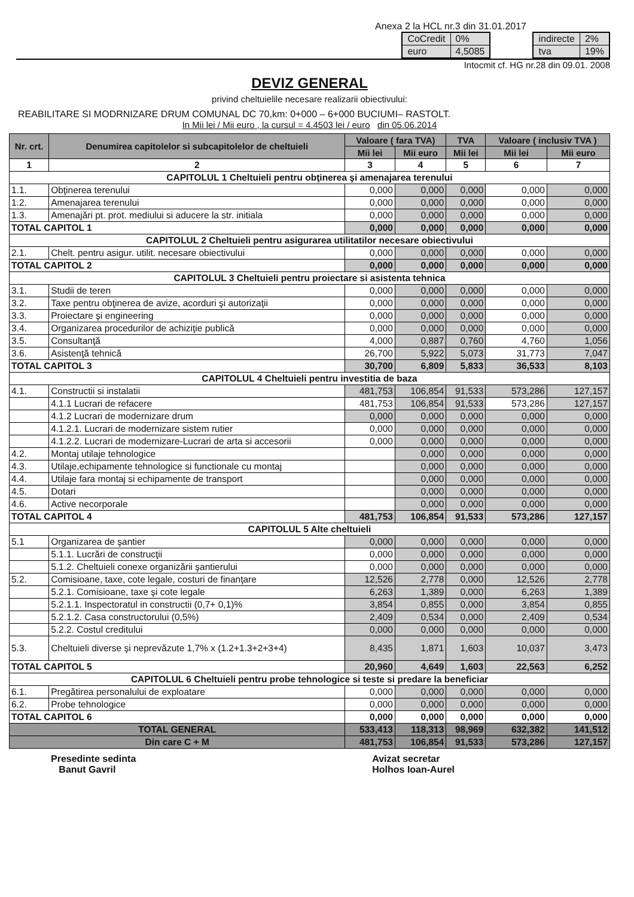Anexa 2 la HCL nr.3 din 31.01.2017
| CoCredit | 0% |
| euro | 4,5085 |
| indirecte | 2% |
| tva | 19% |
Intocmit cf. HG nr.28 din 09.01. 2008
DEVIZ GENERAL
privind cheltuielile necesare realizarii obiectivului:
REABILITARE SI MODRNIZARE DRUM COMUNAL DC 70,km: 0+000 – 6+000 BUCIUMI– RASTOLT.
In Mii lei / Mii euro , la cursul = 4.4503 lei / euro din 05.06.2014
| Nr. crt. | Denumirea capitolelor si subcapitolelor de cheltuieli | Valoare ( fara TVA) | | TVA | Valoare ( inclusiv TVA ) | |
| --- | --- | --- | --- | --- | --- | --- |
| | | Mii lei | Mii euro | Mii lei | Mii lei | Mii euro |
| 1 | 2 | 3 | 4 | 5 | 6 | 7 |
| CAPITOLUL 1 Cheltuieli pentru obţinerea şi amenajarea terenului | | | | | | |
| 1.1. | Obţinerea terenului | 0,000 | 0,000 | 0,000 | 0,000 | 0,000 |
| 1.2. | Amenajarea terenului | 0,000 | 0,000 | 0,000 | 0,000 | 0,000 |
| 1.3. | Amenajări pt. prot. mediului si aducere la str. initiala | 0,000 | 0,000 | 0,000 | 0,000 | 0,000 |
| TOTAL CAPITOL 1 | | 0,000 | 0,000 | 0,000 | 0,000 | 0,000 |
| CAPITOLUL 2 Cheltuieli pentru asigurarea utilitatilor necesare obiectivului | | | | | | |
| 2.1. | Chelt. pentru asigur. utilit. necesare obiectivului | 0,000 | 0,000 | 0,000 | 0,000 | 0,000 |
| TOTAL CAPITOL 2 | | 0,000 | 0,000 | 0,000 | 0,000 | 0,000 |
| CAPITOLUL 3 Cheltuieli pentru proiectare si asistenta tehnica | | | | | | |
| 3.1. | Studii de teren | 0,000 | 0,000 | 0,000 | 0,000 | 0,000 |
| 3.2. | Taxe pentru obţinerea de avize, acorduri şi autorizaţii | 0,000 | 0,000 | 0,000 | 0,000 | 0,000 |
| 3.3. | Proiectare şi engineering | 0,000 | 0,000 | 0,000 | 0,000 | 0,000 |
| 3.4. | Organizarea procedurilor de achiziţie publică | 0,000 | 0,000 | 0,000 | 0,000 | 0,000 |
| 3.5. | Consultanţă | 4,000 | 0,887 | 0,760 | 4,760 | 1,056 |
| 3.6. | Asistenţă tehnică | 26,700 | 5,922 | 5,073 | 31,773 | 7,047 |
| TOTAL CAPITOL 3 | | 30,700 | 6,809 | 5,833 | 36,533 | 8,103 |
| CAPITOLUL 4 Cheltuieli pentru investitia de baza | | | | | | |
| 4.1. | Constructii si instalatii | 481,753 | 106,854 | 91,533 | 573,286 | 127,157 |
| | 4.1.1 Lucrari de refacere | 481,753 | 106,854 | 91,533 | 573,286 | 127,157 |
| | 4.1.2 Lucrari de modernizare drum | 0,000 | 0,000 | 0,000 | 0,000 | 0,000 |
| | 4.1.2.1. Lucrari de modernizare sistem rutier | 0,000 | 0,000 | 0,000 | 0,000 | 0,000 |
| | 4.1.2.2. Lucrari de modernizare-Lucrari de arta si accesorii | 0,000 | 0,000 | 0,000 | 0,000 | 0,000 |
| 4.2. | Montaj utilaje tehnologice | | 0,000 | 0,000 | 0,000 | 0,000 |
| 4.3. | Utilaje,echipamente tehnologice si functionale cu montaj | | 0,000 | 0,000 | 0,000 | 0,000 |
| 4.4. | Utilaje fara montaj si echipamente de transport | | 0,000 | 0,000 | 0,000 | 0,000 |
| 4.5. | Dotari | | 0,000 | 0,000 | 0,000 | 0,000 |
| 4.6. | Active necorporale | | 0,000 | 0,000 | 0,000 | 0,000 |
| TOTAL CAPITOL 4 | | 481,753 | 106,854 | 91,533 | 573,286 | 127,157 |
| CAPITOLUL 5 Alte cheltuieli | | | | | | |
| 5.1 | Organizarea de şantier | 0,000 | 0,000 | 0,000 | 0,000 | 0,000 |
| | 5.1.1. Lucrări de construcţii | 0,000 | 0,000 | 0,000 | 0,000 | 0,000 |
| | 5.1.2. Cheltuieli conexe organizării şantierului | 0,000 | 0,000 | 0,000 | 0,000 | 0,000 |
| 5.2. | Comisioane, taxe, cote legale, costuri de finanţare | 12,526 | 2,778 | 0,000 | 12,526 | 2,778 |
| | 5.2.1. Comisioane, taxe şi cote legale | 6,263 | 1,389 | 0,000 | 6,263 | 1,389 |
| | 5.2.1.1. Inspectoratul in constructii (0,7+ 0,1)% | 3,854 | 0,855 | 0,000 | 3,854 | 0,855 |
| | 5.2.1.2. Casa constructorului (0,5%) | 2,409 | 0,534 | 0,000 | 2,409 | 0,534 |
| | 5.2.2. Costul creditului | 0,000 | 0,000 | 0,000 | 0,000 | 0,000 |
| 5.3. | Cheltuieli diverse şi neprevăzute 1,7% x (1.2+1.3+2+3+4) | 8,435 | 1,871 | 1,603 | 10,037 | 3,473 |
| TOTAL CAPITOL 5 | | 20,960 | 4,649 | 1,603 | 22,563 | 6,252 |
| CAPITOLUL 6 Cheltuieli pentru probe tehnologice si teste si predare la beneficiar | | | | | | |
| 6.1. | Pregătirea personalului de exploatare | 0,000 | 0,000 | 0,000 | 0,000 | 0,000 |
| 6.2. | Probe tehnologice | 0,000 | 0,000 | 0,000 | 0,000 | 0,000 |
| TOTAL CAPITOL 6 | | 0,000 | 0,000 | 0,000 | 0,000 | 0,000 |
| TOTAL GENERAL | | 533,413 | 118,313 | 98,969 | 632,382 | 141,512 |
| Din care C + M | | 481,753 | 106,854 | 91,533 | 573,286 | 127,157 |
Presedinte sedinta
Banut Gavril
Avizat secretar
Holhos Ioan-Aurel